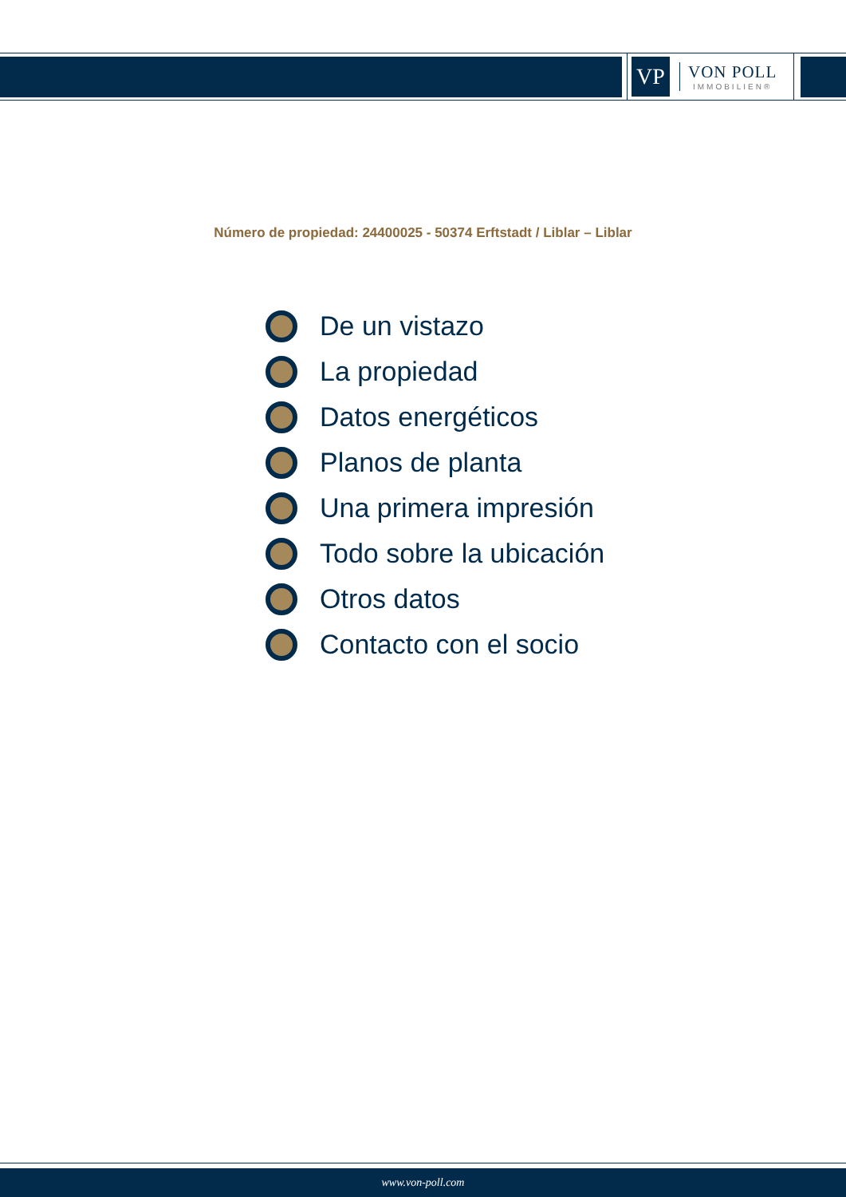VP
VON POLL
IMMOBILIEN®
Número de propiedad: 24400025 - 50374 Erftstadt / Liblar – Liblar
De un vistazo
La propiedad
Datos energéticos
Planos de planta
Una primera impresión
Todo sobre la ubicación
Otros datos
Contacto con el socio
www.von-poll.com